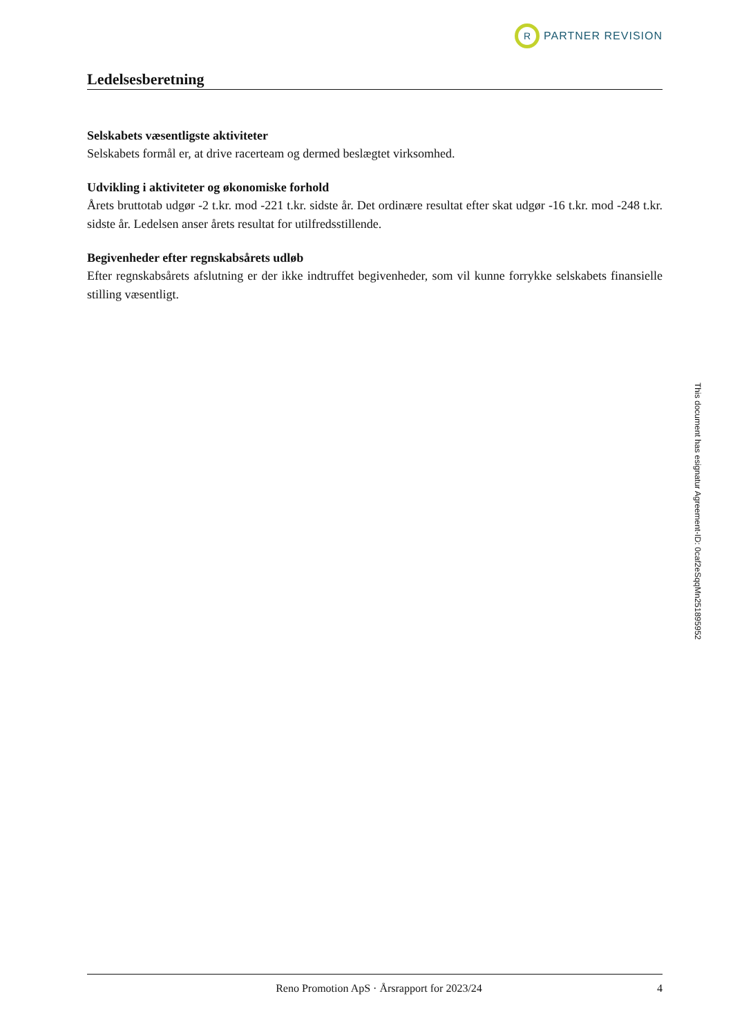R
PARTNER REVISION
Ledelsesberetning
Selskabets væsentligste aktiviteter
Selskabets formål er, at drive racerteam og dermed beslægtet virksomhed.
Udvikling i aktiviteter og økonomiske forhold
Årets bruttotab udgør -2 t.kr. mod -221 t.kr. sidste år. Det ordinære resultat efter skat udgør -16 t.kr. mod -248 t.kr. sidste år. Ledelsen anser årets resultat for utilfredsstillende.
Begivenheder efter regnskabsårets udløb
Efter regnskabsårets afslutning er der ikke indtruffet begivenheder, som vil kunne forrykke selskabets finansielle stilling væsentligt.
Reno Promotion ApS · Årsrapport for 2023/24
4
This document has esignatur Agreement-ID: 0caf2eSqqMn251895952